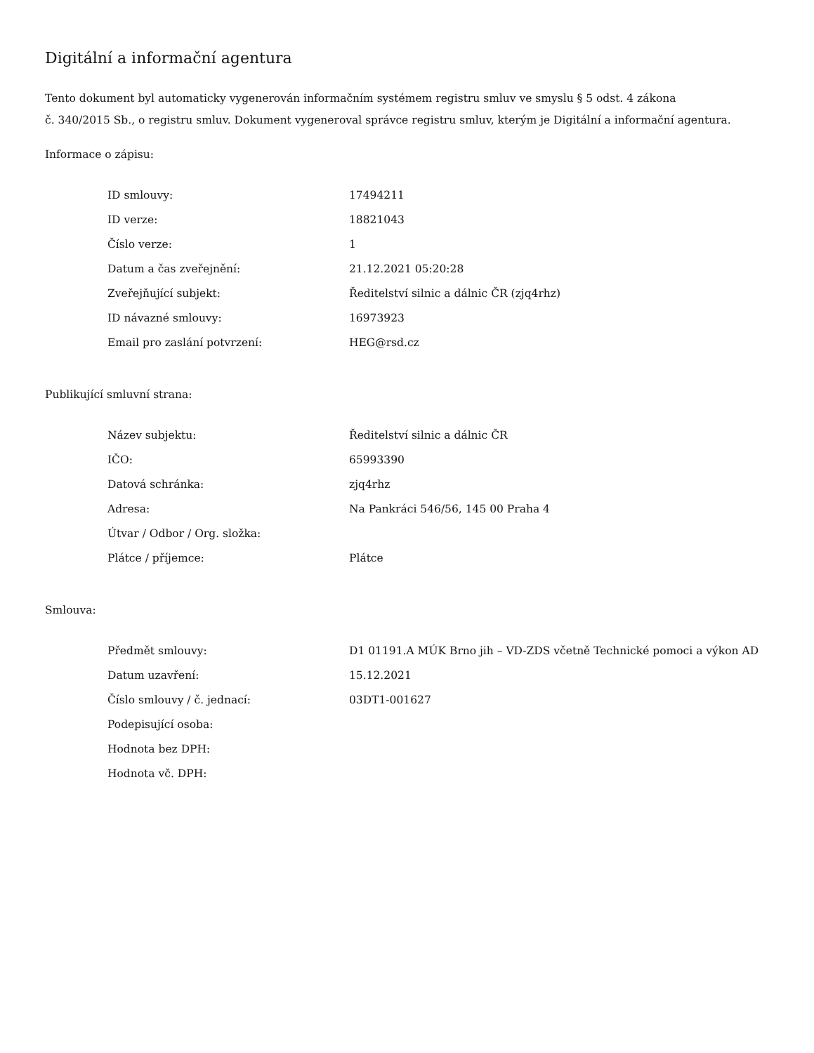Digitální a informační agentura
Tento dokument byl automaticky vygenerován informačním systémem registru smluv ve smyslu § 5 odst. 4 zákona
č. 340/2015 Sb., o registru smluv. Dokument vygeneroval správce registru smluv, kterým je Digitální a informační agentura.
Informace o zápisu:
| ID smlouvy: | 17494211 |
| ID verze: | 18821043 |
| Číslo verze: | 1 |
| Datum a čas zveřejnění: | 21.12.2021 05:20:28 |
| Zveřejňující subjekt: | Ředitelství silnic a dálnic ČR (zjq4rhz) |
| ID návazné smlouvy: | 16973923 |
| Email pro zaslání potvrzení: | HEG@rsd.cz |
Publikující smluvní strana:
| Název subjektu: | Ředitelství silnic a dálnic ČR |
| IČO: | 65993390 |
| Datová schránka: | zjq4rhz |
| Adresa: | Na Pankráci 546/56, 145 00 Praha 4 |
| Útvar / Odbor / Org. složka: | |
| Plátce / příjemce: | Plátce |
Smlouva:
| Předmět smlouvy: | D1 01191.A MÚK Brno jih – VD-ZDS včetně Technické pomoci a výkon AD |
| Datum uzavření: | 15.12.2021 |
| Číslo smlouvy / č. jednací: | 03DT1-001627 |
| Podepisující osoba: | |
| Hodnota bez DPH: | |
| Hodnota vč. DPH: | |